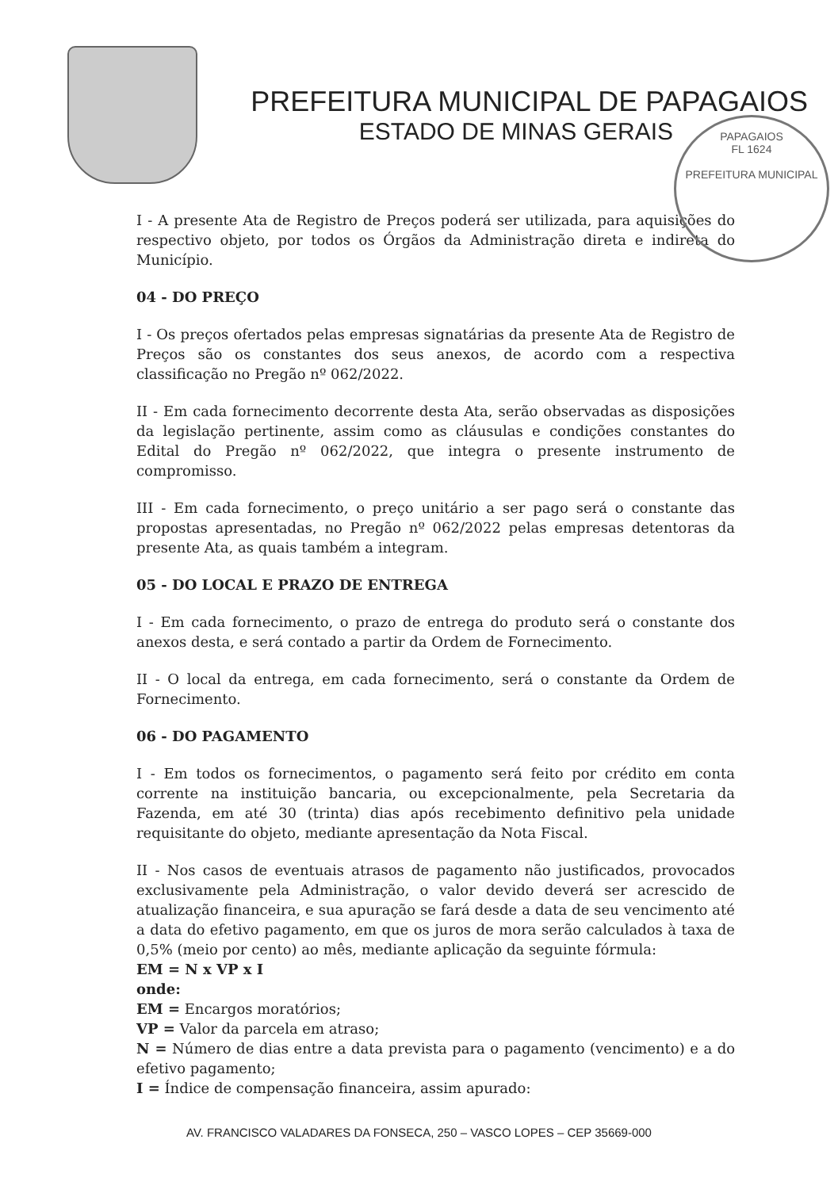PREFEITURA MUNICIPAL DE PAPAGAIOS
ESTADO DE MINAS GERAIS
PAPAGAIOS
FL 1624
PREFEITURA MUNICIPAL
I - A presente Ata de Registro de Preços poderá ser utilizada, para aquisições do respectivo objeto, por todos os Órgãos da Administração direta e indireta do Município.
04 - DO PREÇO
I - Os preços ofertados pelas empresas signatárias da presente Ata de Registro de Preços são os constantes dos seus anexos, de acordo com a respectiva classificação no Pregão nº 062/2022.
II - Em cada fornecimento decorrente desta Ata, serão observadas as disposições da legislação pertinente, assim como as cláusulas e condições constantes do Edital do Pregão nº 062/2022, que integra o presente instrumento de compromisso.
III - Em cada fornecimento, o preço unitário a ser pago será o constante das propostas apresentadas, no Pregão nº 062/2022 pelas empresas detentoras da presente Ata, as quais também a integram.
05 - DO LOCAL E PRAZO DE ENTREGA
I - Em cada fornecimento, o prazo de entrega do produto será o constante dos anexos desta, e será contado a partir da Ordem de Fornecimento.
II - O local da entrega, em cada fornecimento, será o constante da Ordem de Fornecimento.
06 - DO PAGAMENTO
I - Em todos os fornecimentos, o pagamento será feito por crédito em conta corrente na instituição bancaria, ou excepcionalmente, pela Secretaria da Fazenda, em até 30 (trinta) dias após recebimento definitivo pela unidade requisitante do objeto, mediante apresentação da Nota Fiscal.
II - Nos casos de eventuais atrasos de pagamento não justificados, provocados exclusivamente pela Administração, o valor devido deverá ser acrescido de atualização financeira, e sua apuração se fará desde a data de seu vencimento até a data do efetivo pagamento, em que os juros de mora serão calculados à taxa de 0,5% (meio por cento) ao mês, mediante aplicação da seguinte fórmula:
EM = N x VP x I
onde:
EM = Encargos moratórios;
VP = Valor da parcela em atraso;
N = Número de dias entre a data prevista para o pagamento (vencimento) e a do efetivo pagamento;
I = Índice de compensação financeira, assim apurado:
AV. FRANCISCO VALADARES DA FONSECA, 250 – VASCO LOPES – CEP 35669-000